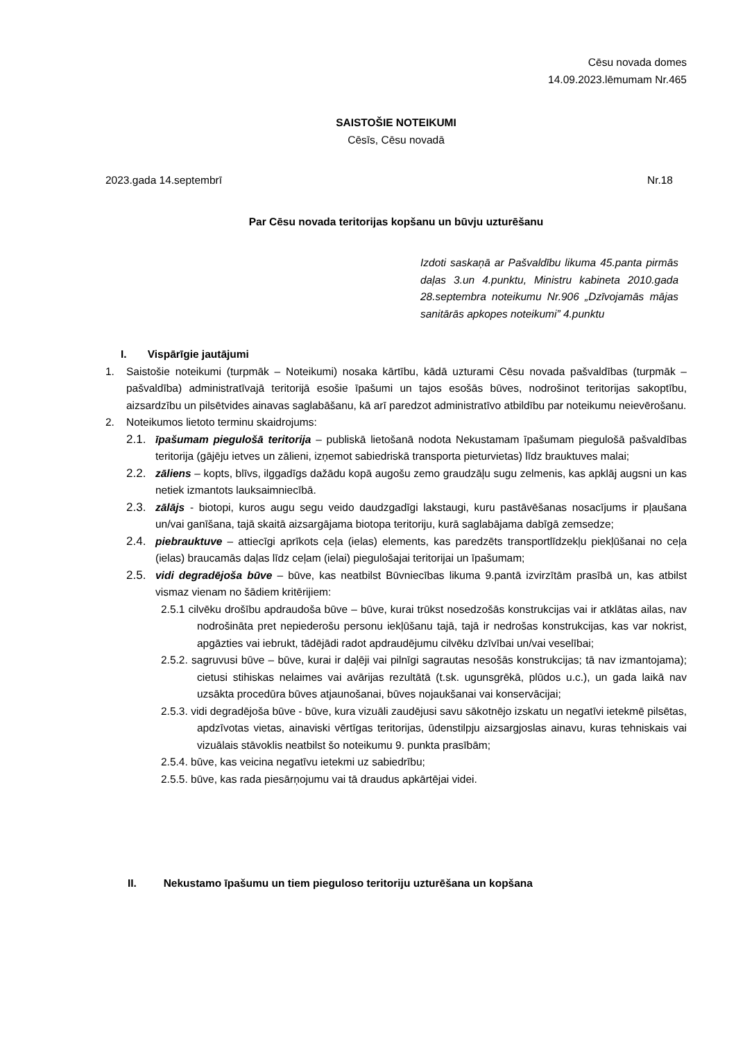Cēsu novada domes
14.09.2023.lēmumam Nr.465
SAISTOŠIE NOTEIKUMI
Cēsīs, Cēsu novadā
2023.gada 14.septembrī Nr.18
Par Cēsu novada teritorijas kopšanu un būvju uzturēšanu
Izdoti saskaņā ar Pašvaldību likuma 45.panta pirmās daļas 3.un 4.punktu, Ministru kabineta 2010.gada 28.septembra noteikumu Nr.906 „Dzīvojamās mājas sanitārās apkopes noteikumi” 4.punktu
I. Vispārīgie jautājumi
1. Saistošie noteikumi (turpmāk – Noteikumi) nosaka kārtību, kādā uzturami Cēsu novada pašvaldības (turpmāk – pašvaldība) administratīvajā teritorijā esošie īpašumi un tajos esošās būves, nodrošinot teritorijas sakoptību, aizsardzību un pilsētvides ainavas saglabāšanu, kā arī paredzot administratīvo atbildību par noteikumu neievērošanu.
2. Noteikumos lietoto terminu skaidrojums:
2.1. īpašumam piegulošā teritorija – publiskā lietošanā nodota Nekustamam īpašumam piegulošā pašvaldības teritorija (gājēju ietves un zālieni, izņemot sabiedriskā transporta pieturvietas) līdz brauktuves malai;
2.2. zāliens – kopts, blīvs, ilggadīgs dažādu kopā augošu zemo graudzāļu sugu zelmenis, kas apklāj augsni un kas netiek izmantots lauksaimniecībā.
2.3. zālājs - biotopi, kuros augu segu veido daudzgadīgi lakstaugi, kuru pastāvēšanas nosacījums ir pļaušana un/vai ganīšana, tajā skaitā aizsargājama biotopa teritoriju, kurā saglabājama dabīgā zemsedze;
2.4. piebrauktuve – attiecīgi aprīkots ceļa (ielas) elements, kas paredzēts transportlīdzekļu piekļūšanai no ceļa (ielas) braucamās daļas līdz ceļam (ielai) piegulošajai teritorijai un īpašumam;
2.5. vidi degradējoša būve – būve, kas neatbilst Būvniecības likuma 9.pantā izvirzītām prasībā un, kas atbilst vismaz vienam no šādiem kritērijiem:
2.5.1 cilvēku drošību apdraudoša būve – būve, kurai trūkst nosedzošās konstrukcijas vai ir atklātas ailas, nav nodrošināta pret nepiederošu personu iekļūšanu tajā, tajā ir nedrošas konstrukcijas, kas var nokrist, apgāzties vai iebrukt, tādējādi radot apdraudējumu cilvēku dzīvībai un/vai veselībai;
2.5.2. sagruvusi būve – būve, kurai ir daļēji vai pilnīgi sagrautas nesošās konstrukcijas; tā nav izmantojama); cietusi stihiskas nelaimes vai avārijas rezultātā (t.sk. ugunsgrēkā, plūdos u.c.), un gada laikā nav uzsākta procedūra būves atjaunošanai, būves nojaukšanai vai konservācijai;
2.5.3. vidi degradējoša būve - būve, kura vizuāli zaudējusi savu sākotnējo izskatu un negatīvi ietekmē pilsētas, apdzīvotas vietas, ainaviski vērtīgas teritorijas, ūdenstilpju aizsargjoslas ainavu, kuras tehniskais vai vizuālais stāvoklis neatbilst šo noteikumu 9. punkta prasībām;
2.5.4. būve, kas veicina negatīvu ietekmi uz sabiedrību;
2.5.5. būve, kas rada piesārņojumu vai tā draudus apkārtējai videi.
II. Nekustamo īpašumu un tiem pieguloso teritoriju uzturēšana un kopšana